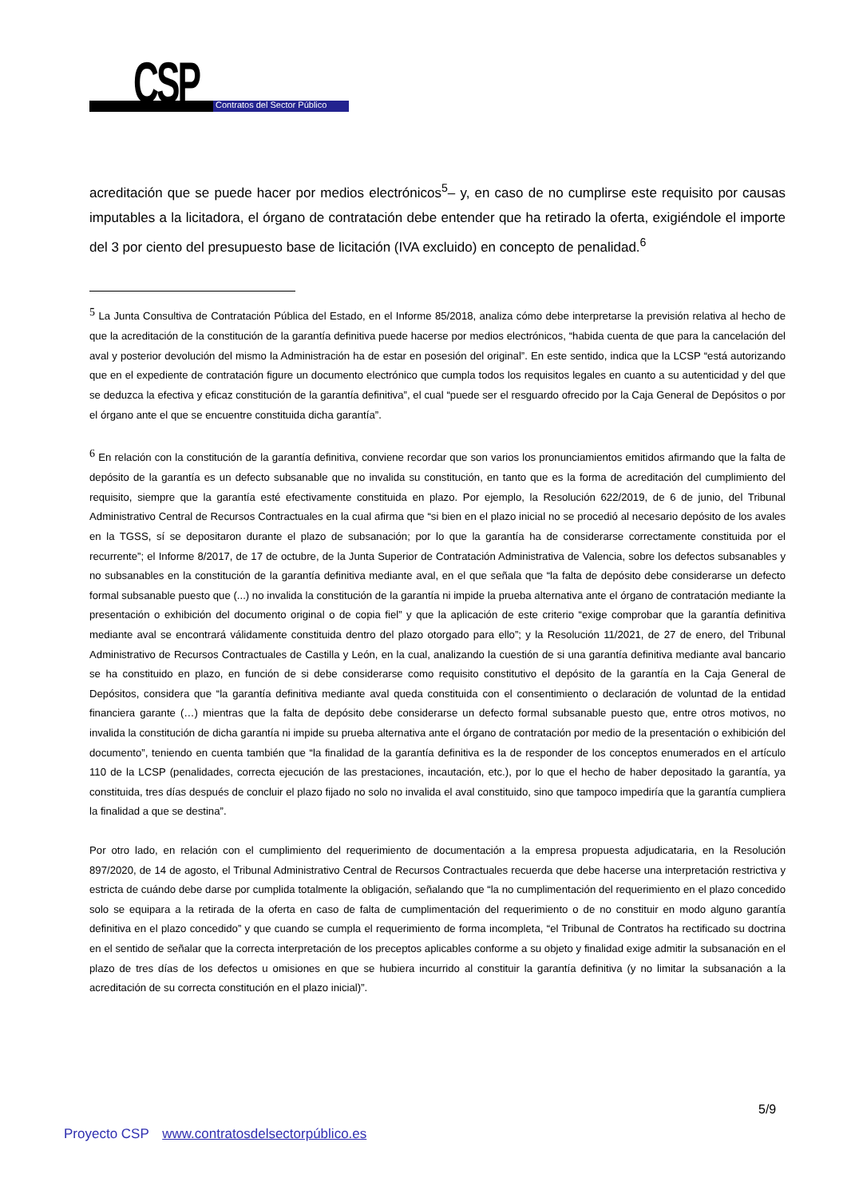CSP Contratos del Sector Público
acreditación que se puede hacer por medios electrónicos<sup>5</sup>– y, en caso de no cumplirse este requisito por causas imputables a la licitadora, el órgano de contratación debe entender que ha retirado la oferta, exigiéndole el importe del 3 por ciento del presupuesto base de licitación (IVA excluido) en concepto de penalidad.<sup>6</sup>
<sup>5</sup> La Junta Consultiva de Contratación Pública del Estado, en el Informe 85/2018, analiza cómo debe interpretarse la previsión relativa al hecho de que la acreditación de la constitución de la garantía definitiva puede hacerse por medios electrónicos, “habida cuenta de que para la cancelación del aval y posterior devolución del mismo la Administración ha de estar en posesión del original”. En este sentido, indica que la LCSP “está autorizando que en el expediente de contratación figure un documento electrónico que cumpla todos los requisitos legales en cuanto a su autenticidad y del que se deduzca la efectiva y eficaz constitución de la garantía definitiva”, el cual “puede ser el resguardo ofrecido por la Caja General de Depósitos o por el órgano ante el que se encuentre constituida dicha garantía”.
<sup>6</sup> En relación con la constitución de la garantía definitiva, conviene recordar que son varios los pronunciamientos emitidos afirmando que la falta de depósito de la garantía es un defecto subsanable que no invalida su constitución, en tanto que es la forma de acreditación del cumplimiento del requisito, siempre que la garantía esté efectivamente constituida en plazo. Por ejemplo, la Resolución 622/2019, de 6 de junio, del Tribunal Administrativo Central de Recursos Contractuales en la cual afirma que “si bien en el plazo inicial no se procedió al necesario depósito de los avales en la TGSS, sí se depositaron durante el plazo de subsanación; por lo que la garantía ha de considerarse correctamente constituida por el recurrente”; el Informe 8/2017, de 17 de octubre, de la Junta Superior de Contratación Administrativa de Valencia, sobre los defectos subsanables y no subsanables en la constitución de la garantía definitiva mediante aval, en el que señala que “la falta de depósito debe considerarse un defecto formal subsanable puesto que (...) no invalida la constitución de la garantía ni impide la prueba alternativa ante el órgano de contratación mediante la presentación o exhibición del documento original o de copia fiel” y que la aplicación de este criterio “exige comprobar que la garantía definitiva mediante aval se encontrará válidamente constituida dentro del plazo otorgado para ello”; y la Resolución 11/2021, de 27 de enero, del Tribunal Administrativo de Recursos Contractuales de Castilla y León, en la cual, analizando la cuestión de si una garantía definitiva mediante aval bancario se ha constituido en plazo, en función de si debe considerarse como requisito constitutivo el depósito de la garantía en la Caja General de Depósitos, considera que “la garantía definitiva mediante aval queda constituida con el consentimiento o declaración de voluntad de la entidad financiera garante (…) mientras que la falta de depósito debe considerarse un defecto formal subsanable puesto que, entre otros motivos, no invalida la constitución de dicha garantía ni impide su prueba alternativa ante el órgano de contratación por medio de la presentación o exhibición del documento”, teniendo en cuenta también que “la finalidad de la garantía definitiva es la de responder de los conceptos enumerados en el artículo 110 de la LCSP (penalidades, correcta ejecución de las prestaciones, incautación, etc.), por lo que el hecho de haber depositado la garantía, ya constituida, tres días después de concluir el plazo fijado no solo no invalida el aval constituido, sino que tampoco impediría que la garantía cumpliera la finalidad a que se destina”.
Por otro lado, en relación con el cumplimiento del requerimiento de documentación a la empresa propuesta adjudicataria, en la Resolución 897/2020, de 14 de agosto, el Tribunal Administrativo Central de Recursos Contractuales recuerda que debe hacerse una interpretación restrictiva y estricta de cuándo debe darse por cumplida totalmente la obligación, señalando que “la no cumplimentación del requerimiento en el plazo concedido solo se equipara a la retirada de la oferta en caso de falta de cumplimentación del requerimiento o de no constituir en modo alguno garantía definitiva en el plazo concedido” y que cuando se cumpla el requerimiento de forma incompleta, “el Tribunal de Contratos ha rectificado su doctrina en el sentido de señalar que la correcta interpretación de los preceptos aplicables conforme a su objeto y finalidad exige admitir la subsanación en el plazo de tres días de los defectos u omisiones en que se hubiera incurrido al constituir la garantía definitiva (y no limitar la subsanación a la acreditación de su correcta constitución en el plazo inicial)”.
5/9
Proyecto CSP www.contratosdelsectorpúblico.es